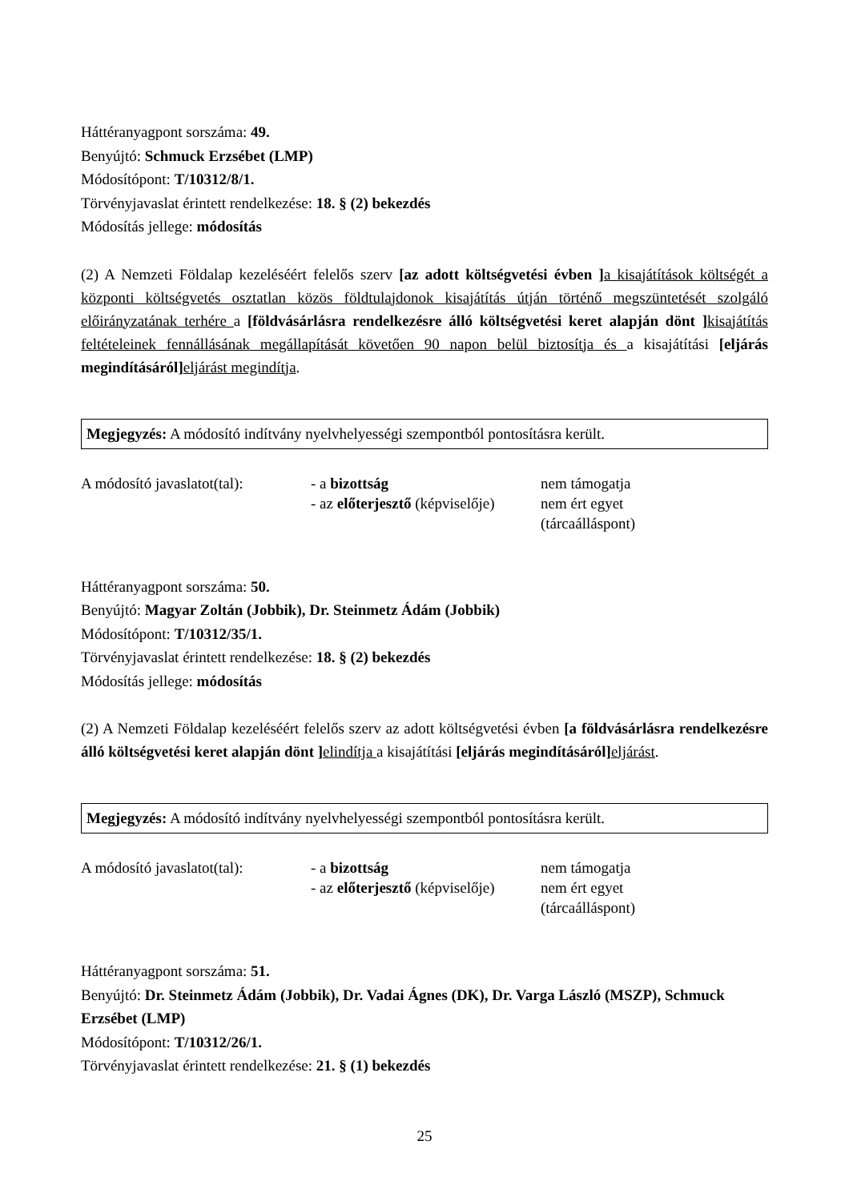Háttéranyagpont sorszáma: 49.
Benyújtó: Schmuck Erzsébet (LMP)
Módosítópont: T/10312/8/1.
Törvényjavaslat érintett rendelkezése: 18. § (2) bekezdés
Módosítás jellege: módosítás
(2) A Nemzeti Földalap kezeléséért felelős szerv [az adott költségvetési évben ] a kisajátítások költségét a központi költségvetés osztatlan közös földtulajdonok kisajátítás útján történő megszüntetését szolgáló előirányzatának terhére a [földvásárlásra rendelkezésre álló költségvetési keret alapján dönt ] kisajátítás feltételeinek fennállásának megállapítását követően 90 napon belül biztosítja és a kisajátítási [eljárás megindításáról] eljárást megindítja.
Megjegyzés: A módosító indítvány nyelvhelyességi szempontból pontosításra került.
A módosító javaslatot(tal):
- a bizottság
- az előterjesztő (képviselője)
nem támogatja
nem ért egyet
(tárcaálláspont)
Háttéranyagpont sorszáma: 50.
Benyújtó: Magyar Zoltán (Jobbik), Dr. Steinmetz Ádám (Jobbik)
Módosítópont: T/10312/35/1.
Törvényjavaslat érintett rendelkezése: 18. § (2) bekezdés
Módosítás jellege: módosítás
(2) A Nemzeti Földalap kezeléséért felelős szerv az adott költségvetési évben [a földvásárlásra rendelkezésre álló költségvetési keret alapján dönt ] elindítja a kisajátítási [eljárás megindításáról] eljárást.
Megjegyzés: A módosító indítvány nyelvhelyességi szempontból pontosításra került.
A módosító javaslatot(tal):
- a bizottság
- az előterjesztő (képviselője)
nem támogatja
nem ért egyet
(tárcaálláspont)
Háttéranyagpont sorszáma: 51.
Benyújtó: Dr. Steinmetz Ádám (Jobbik), Dr. Vadai Ágnes (DK), Dr. Varga László (MSZP), Schmuck Erzsébet (LMP)
Módosítópont: T/10312/26/1.
Törvényjavaslat érintett rendelkezése: 21. § (1) bekezdés
25